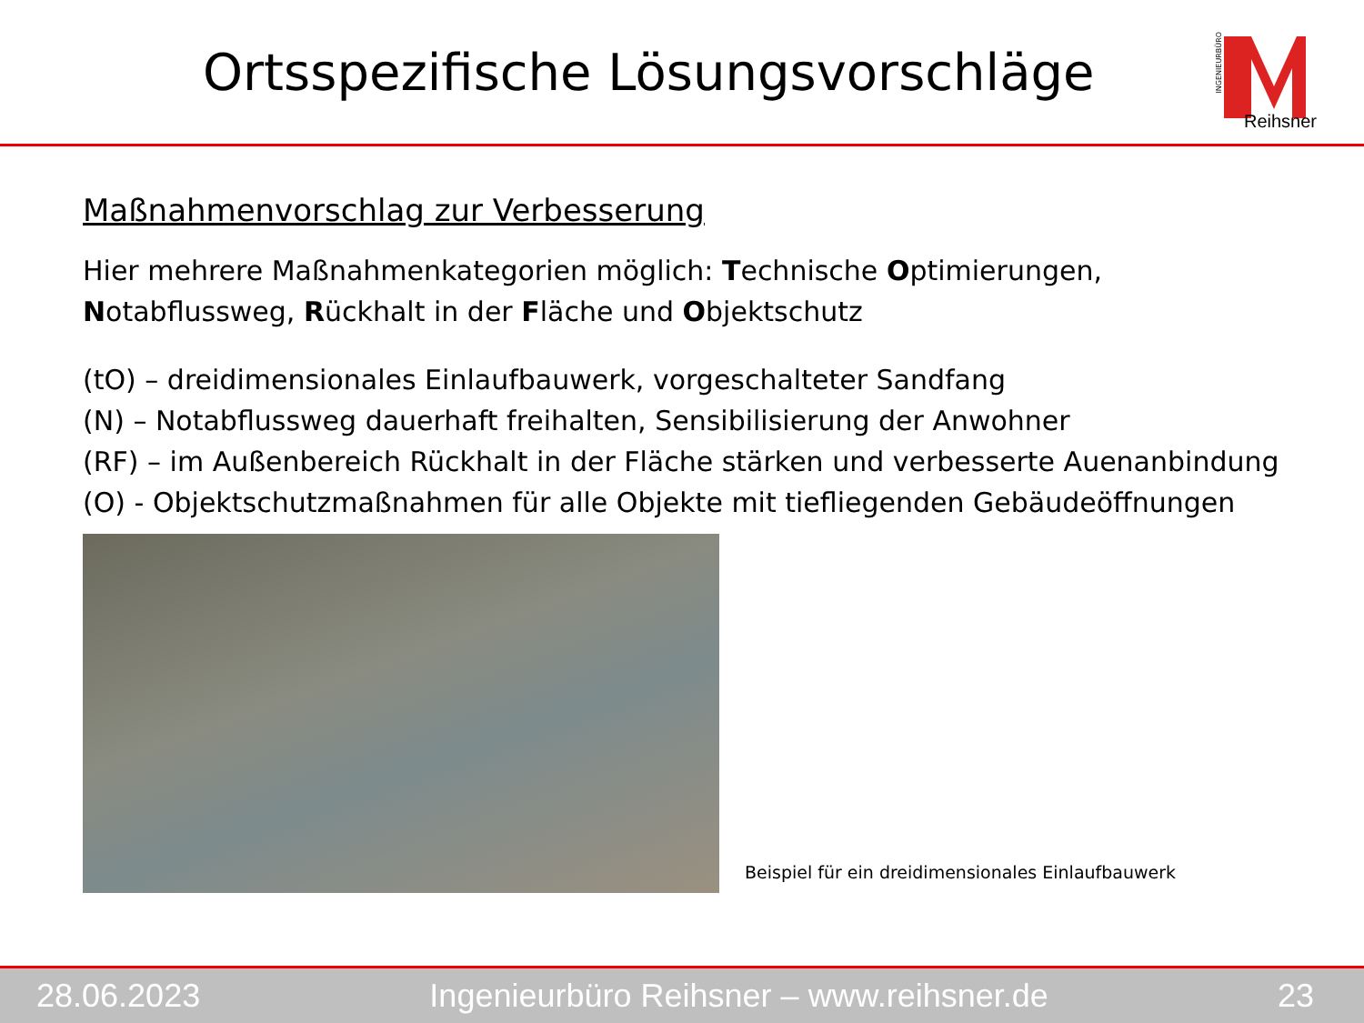Ortsspezifische Lösungsvorschläge
INGENIEURBÜRO
Reihsner
Maßnahmenvorschlag zur Verbesserung
Hier mehrere Maßnahmenkategorien möglich: Technische Optimierungen,
Notabflussweg, Rückhalt in der Fläche und Objektschutz
(tO) – dreidimensionales Einlaufbauwerk, vorgeschalteter Sandfang
(N) – Notabflussweg dauerhaft freihalten, Sensibilisierung der Anwohner
(RF) – im Außenbereich Rückhalt in der Fläche stärken und verbesserte Auenanbindung
(O) - Objektschutzmaßnahmen für alle Objekte mit tiefliegenden Gebäudeöffnungen
Beispiel für ein dreidimensionales Einlaufbauwerk
28.06.2023 Ingenieurbüro Reihsner – www.reihsner.de 23